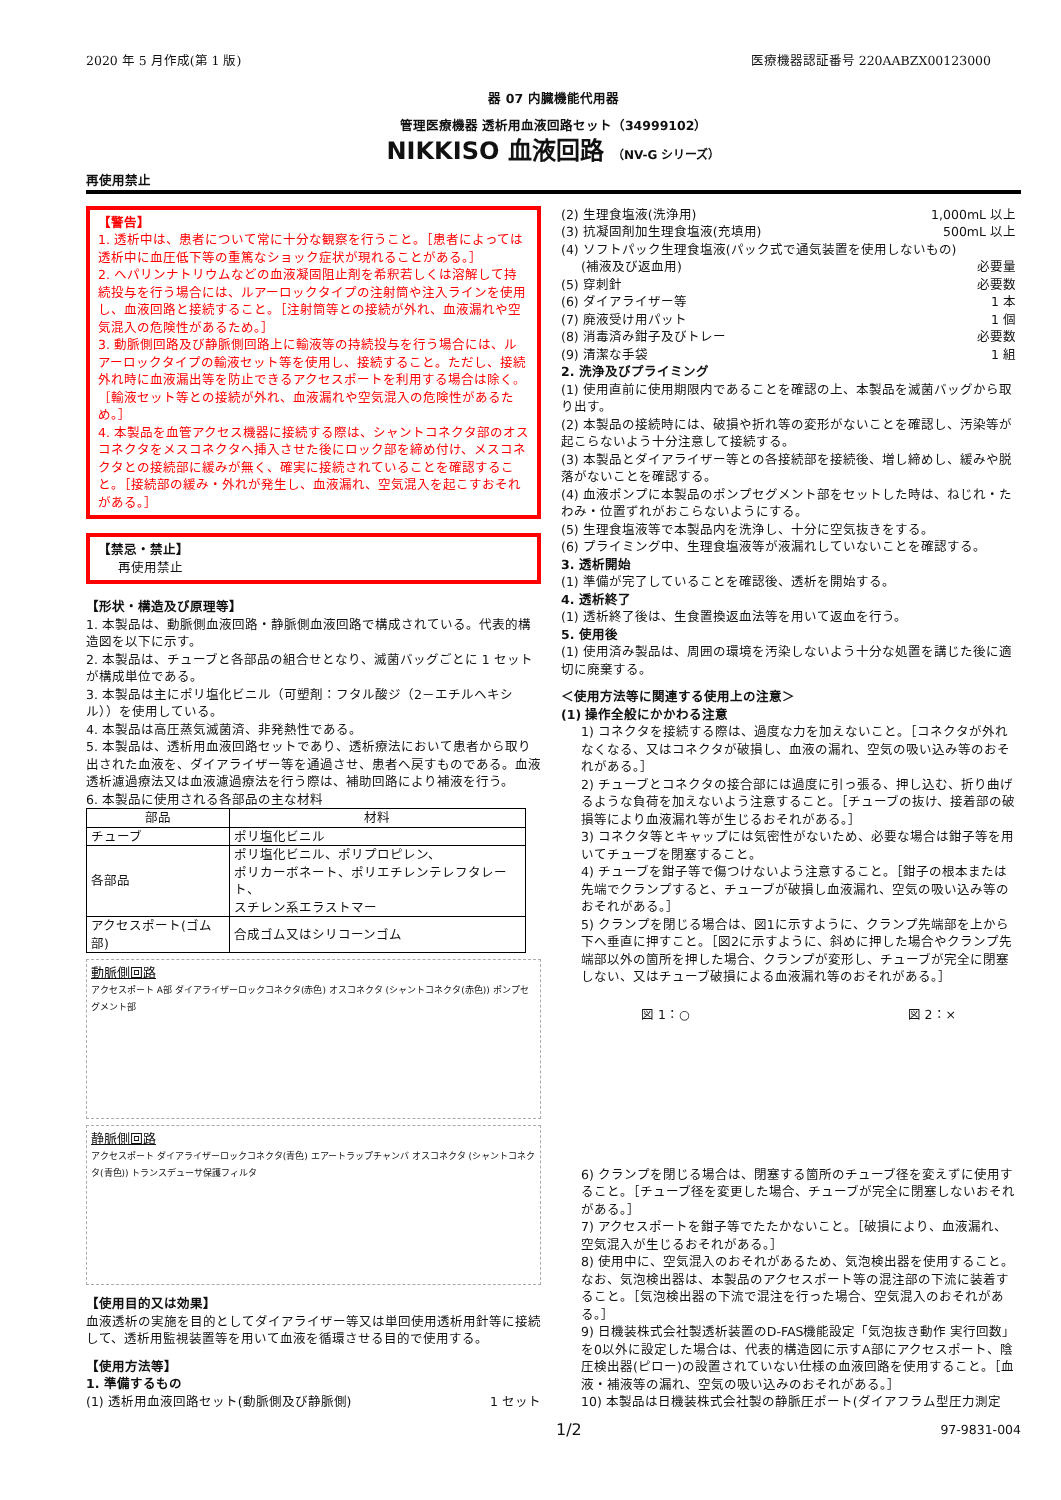2020 年 5 月作成(第 1 版) 医療機器認証番号 220AABZX00123000
器 07 内臓機能代用器
管理医療機器 透析用血液回路セット（34999102）
NIKKISO 血液回路 （NV-G シリーズ）
再使用禁止
【警告】
1. 透析中は、患者について常に十分な観察を行うこと。［患者によっては透析中に血圧低下等の重篤なショック症状が現れることがある。］
2. ヘパリンナトリウムなどの血液凝固阻止剤を希釈若しくは溶解して持続投与を行う場合には、ルアーロックタイプの注射筒や注入ラインを使用し、血液回路と接続すること。［注射筒等との接続が外れ、血液漏れや空気混入の危険性があるため。］
3. 動脈側回路及び静脈側回路上に輸液等の持続投与を行う場合には、ルアーロックタイプの輸液セット等を使用し、接続すること。ただし、接続外れ時に血液漏出等を防止できるアクセスポートを利用する場合は除く。［輸液セット等との接続が外れ、血液漏れや空気混入の危険性があるため。］
4. 本製品を血管アクセス機器に接続する際は、シャントコネクタ部のオスコネクタをメスコネクタへ挿入させた後にロック部を締め付け、メスコネクタとの接続部に緩みが無く、確実に接続されていることを確認すること。［接続部の緩み・外れが発生し、血液漏れ、空気混入を起こすおそれがある。］
【禁忌・禁止】
再使用禁止
【形状・構造及び原理等】
1. 本製品は、動脈側血液回路・静脈側血液回路で構成されている。代表的構造図を以下に示す。
2. 本製品は、チューブと各部品の組合せとなり、滅菌バッグごとに 1 セットが構成単位である。
3. 本製品は主にポリ塩化ビニル（可塑剤：フタル酸ジ（2－エチルヘキシル））を使用している。
4. 本製品は高圧蒸気滅菌済、非発熱性である。
5. 本製品は、透析用血液回路セットであり、透析療法において患者から取り出された血液を、ダイアライザー等を通過させ、患者へ戻すものである。血液透析濾過療法又は血液濾過療法を行う際は、補助回路により補液を行う。
6. 本製品に使用される各部品の主な材料
| 部品 | 材料 |
| --- | --- |
| チューブ | ポリ塩化ビニル |
| 各部品 | ポリ塩化ビニル、ポリプロピレン、 ポリカーボネート、ポリエチレンテレフタレート、 スチレン系エラストマー |
| アクセスポート(ゴム部) | 合成ゴム又はシリコーンゴム |
動脈側回路
アクセスポート A部 ダイアライザーロックコネクタ(赤色) オスコネクタ (シャントコネクタ(赤色)) ポンプセグメント部
静脈側回路
アクセスポート ダイアライザーロックコネクタ(青色) エアートラップチャンバ オスコネクタ (シャントコネクタ(青色)) トランスデューサ保護フィルタ
【使用目的又は効果】
血液透析の実施を目的としてダイアライザー等又は単回使用透析用針等に接続して、透析用監視装置等を用いて血液を循環させる目的で使用する。
【使用方法等】
1. 準備するもの
(1) 透析用血液回路セット(動脈側及び静脈側) 1 セット
(2) 生理食塩液(洗浄用) 1,000mL 以上
(3) 抗凝固剤加生理食塩液(充填用) 500mL 以上
(4) ソフトパック生理食塩液(パック式で通気装置を使用しないもの)
(補液及び返血用) 必要量
(5) 穿刺針 必要数
(6) ダイアライザー等 1 本
(7) 廃液受け用パット 1 個
(8) 消毒済み鉗子及びトレー 必要数
(9) 清潔な手袋 1 組
2. 洗浄及びプライミング
(1) 使用直前に使用期限内であることを確認の上、本製品を滅菌バッグから取り出す。
(2) 本製品の接続時には、破損や折れ等の変形がないことを確認し、汚染等が起こらないよう十分注意して接続する。
(3) 本製品とダイアライザー等との各接続部を接続後、増し締めし、緩みや脱落がないことを確認する。
(4) 血液ポンプに本製品のポンプセグメント部をセットした時は、ねじれ・たわみ・位置ずれがおこらないようにする。
(5) 生理食塩液等で本製品内を洗浄し、十分に空気抜きをする。
(6) プライミング中、生理食塩液等が液漏れしていないことを確認する。
3. 透析開始
(1) 準備が完了していることを確認後、透析を開始する。
4. 透析終了
(1) 透析終了後は、生食置換返血法等を用いて返血を行う。
5. 使用後
(1) 使用済み製品は、周囲の環境を汚染しないよう十分な処置を講じた後に適切に廃棄する。
＜使用方法等に関連する使用上の注意＞
(1) 操作全般にかかわる注意
1) コネクタを接続する際は、過度な力を加えないこと。［コネクタが外れなくなる、又はコネクタが破損し、血液の漏れ、空気の吸い込み等のおそれがある。］
2) チューブとコネクタの接合部には過度に引っ張る、押し込む、折り曲げるような負荷を加えないよう注意すること。［チューブの抜け、接着部の破損等により血液漏れ等が生じるおそれがある。］
3) コネクタ等とキャップには気密性がないため、必要な場合は鉗子等を用いてチューブを閉塞すること。
4) チューブを鉗子等で傷つけないよう注意すること。［鉗子の根本または先端でクランプすると、チューブが破損し血液漏れ、空気の吸い込み等のおそれがある。］
5) クランプを閉じる場合は、図1に示すように、クランプ先端部を上から下へ垂直に押すこと。［図2に示すように、斜めに押した場合やクランプ先端部以外の箇所を押した場合、クランプが変形し、チューブが完全に閉塞しない、又はチューブ破損による血液漏れ等のおそれがある。］
図 1：○ 図 2：×
6) クランプを閉じる場合は、閉塞する箇所のチューブ径を変えずに使用すること。［チューブ径を変更した場合、チューブが完全に閉塞しないおそれがある。］
7) アクセスポートを鉗子等でたたかないこと。［破損により、血液漏れ、空気混入が生じるおそれがある。］
8) 使用中に、空気混入のおそれがあるため、気泡検出器を使用すること。なお、気泡検出器は、本製品のアクセスポート等の混注部の下流に装着すること。［気泡検出器の下流で混注を行った場合、空気混入のおそれがある。］
9) 日機装株式会社製透析装置のD-FAS機能設定「気泡抜き動作 実行回数」を0以外に設定した場合は、代表的構造図に示すA部にアクセスポート、陰圧検出器(ピロー)の設置されていない仕様の血液回路を使用すること。［血液・補液等の漏れ、空気の吸い込みのおそれがある。］
10) 本製品は日機装株式会社製の静脈圧ポート(ダイアフラム型圧力測定
1/2 97-9831-004